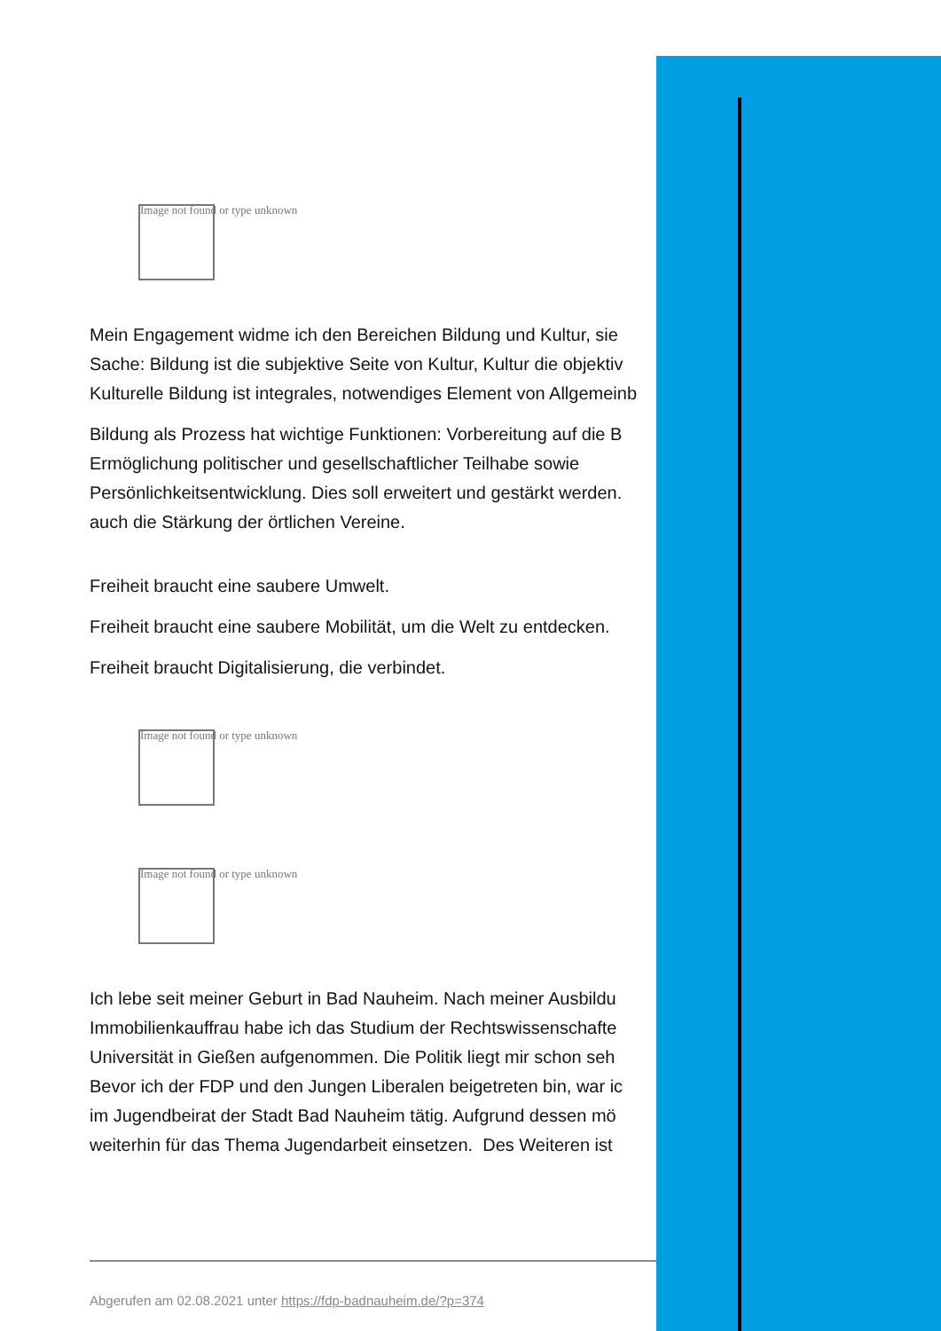Image not found or type unknown
Mein Engagement widme ich den Bereichen Bildung und Kultur, sie
Sache: Bildung ist die subjektive Seite von Kultur, Kultur die objektiv
Kulturelle Bildung ist integrales, notwendiges Element von Allgemeinb
Bildung als Prozess hat wichtige Funktionen: Vorbereitung auf die B
Ermöglichung politischer und gesellschaftlicher Teilhabe sowie
Persönlichkeitsentwicklung. Dies soll erweitert und gestärkt werden.
auch die Stärkung der örtlichen Vereine.
Freiheit braucht eine saubere Umwelt.
Freiheit braucht eine saubere Mobilität, um die Welt zu entdecken.
Freiheit braucht Digitalisierung, die verbindet.
Image not found or type unknown
Image not found or type unknown
Ich lebe seit meiner Geburt in Bad Nauheim. Nach meiner Ausbildu
Immobilienkauffrau habe ich das Studium der Rechtswissenschafte
Universität in Gießen aufgenommen. Die Politik liegt mir schon seh
Bevor ich der FDP und den Jungen Liberalen beigetreten bin, war ic
im Jugendbeirat der Stadt Bad Nauheim tätig. Aufgrund dessen mö
weiterhin für das Thema Jugendarbeit einsetzen. Des Weiteren ist
Abgerufen am 02.08.2021 unter https://fdp-badnauheim.de/?p=374